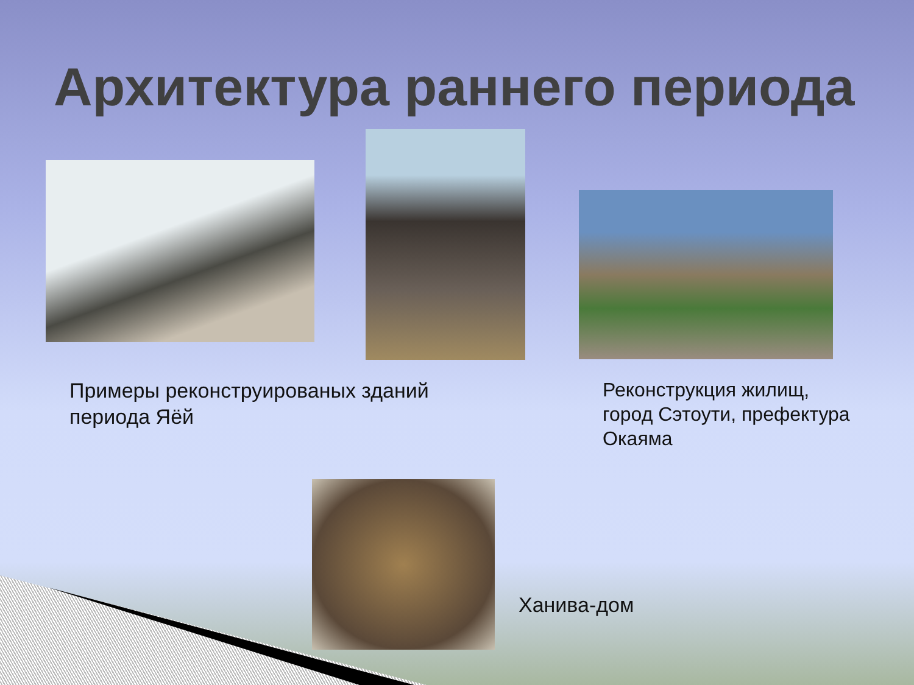Архитектура раннего периода
Примеры реконструированых зданий
периода Яёй
Реконструкция жилищ,
город Сэтоути, префектура
Окаяма
Ханива-дом